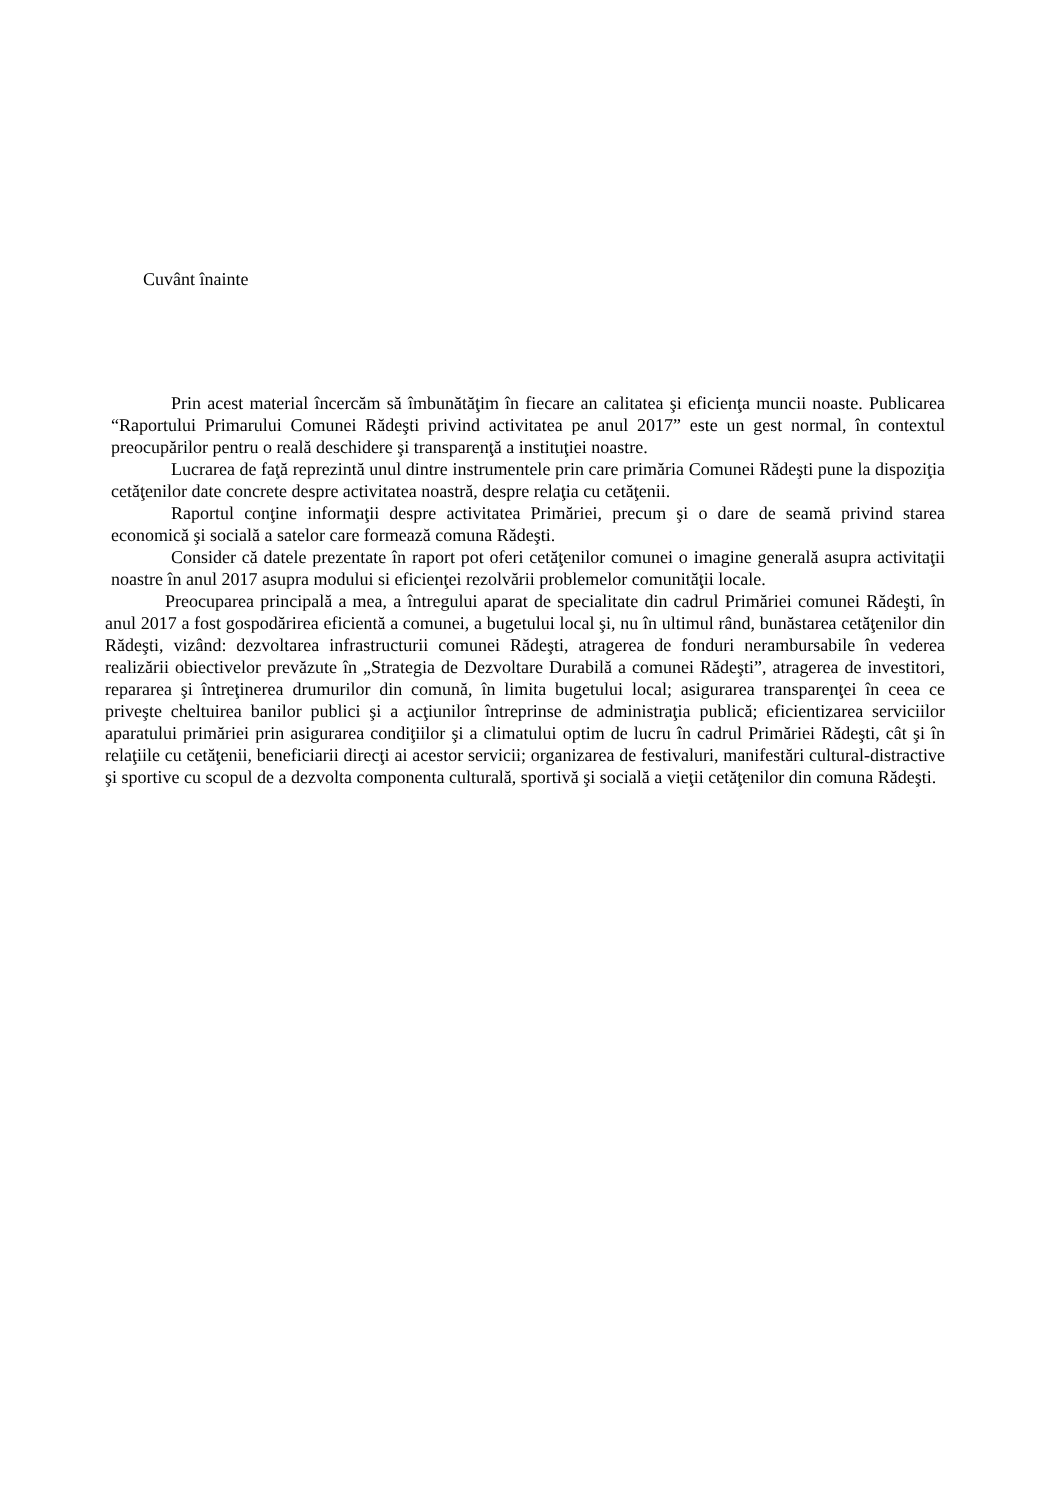Cuvânt înainte
Prin acest material încercăm să îmbunătăţim în fiecare an calitatea şi eficienţa muncii noaste. Publicarea “Raportului Primarului Comunei Rădeşti privind activitatea pe anul 2017” este un gest normal, în contextul preocupărilor pentru o reală deschidere şi transparenţă a instituţiei noastre.
Lucrarea de faţă reprezintă unul dintre instrumentele prin care primăria Comunei Rădeşti pune la dispoziţia cetăţenilor date concrete despre activitatea noastră, despre relaţia cu cetăţenii.
Raportul conţine informaţii despre activitatea Primăriei, precum şi o dare de seamă privind starea economică şi socială a satelor care formează comuna Rădeşti.
Consider că datele prezentate în raport pot oferi cetăţenilor comunei o imagine generală asupra activitaţii noastre în anul 2017 asupra modului si eficienţei rezolvării problemelor comunităţii locale.
Preocuparea principală a mea, a întregului aparat de specialitate din cadrul Primăriei comunei Rădeşti, în anul 2017 a fost gospodărirea eficientă a comunei, a bugetului local şi, nu în ultimul rând, bunăstarea cetăţenilor din Rădeşti, vizând: dezvoltarea infrastructurii comunei Rădeşti, atragerea de fonduri nerambursabile în vederea realizării obiectivelor prevăzute în „Strategia de Dezvoltare Durabilă a comunei Rădeşti”, atragerea de investitori, repararea şi întreţinerea drumurilor din comună, în limita bugetului local; asigurarea transparenţei în ceea ce priveşte cheltuirea banilor publici şi a acţiunilor întreprinse de administraţia publică; eficientizarea serviciilor aparatului primăriei prin asigurarea condiţiilor şi a climatului optim de lucru în cadrul Primăriei Rădeşti, cât şi în relaţiile cu cetăţenii, beneficiarii direcţi ai acestor servicii; organizarea de festivaluri, manifestări cultural-distractive şi sportive cu scopul de a dezvolta componenta culturală, sportivă şi socială a vieţii cetăţenilor din comuna Rădeşti.